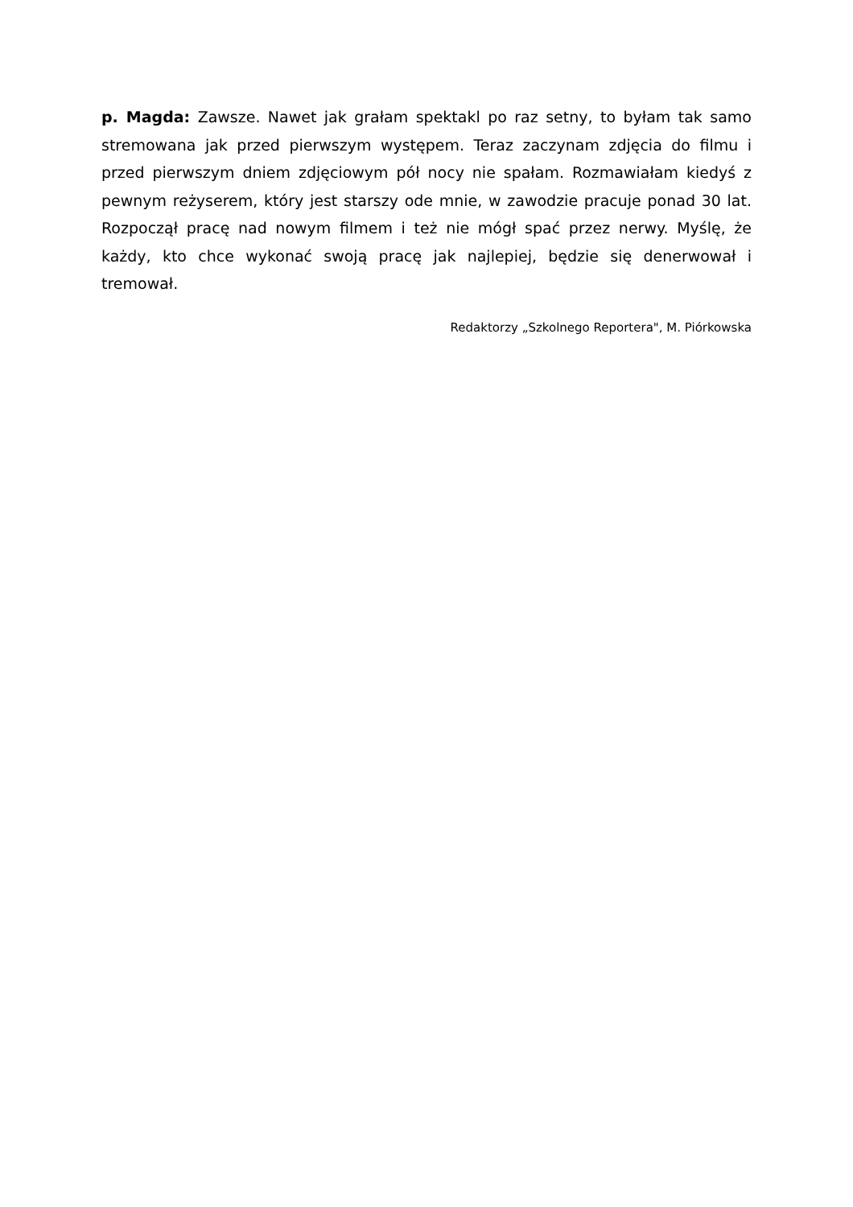p. Magda: Zawsze. Nawet jak grałam spektakl po raz setny, to byłam tak samo stremowana jak przed pierwszym występem. Teraz zaczynam zdjęcia do filmu i przed pierwszym dniem zdjęciowym pół nocy nie spałam. Rozmawiałam kiedyś z pewnym reżyserem, który jest starszy ode mnie, w zawodzie pracuje ponad 30 lat. Rozpoczął pracę nad nowym filmem i też nie mógł spać przez nerwy. Myślę, że każdy, kto chce wykonać swoją pracę jak najlepiej, będzie się denerwował i tremował.
Redaktorzy „Szkolnego Reportera", M. Piórkowska